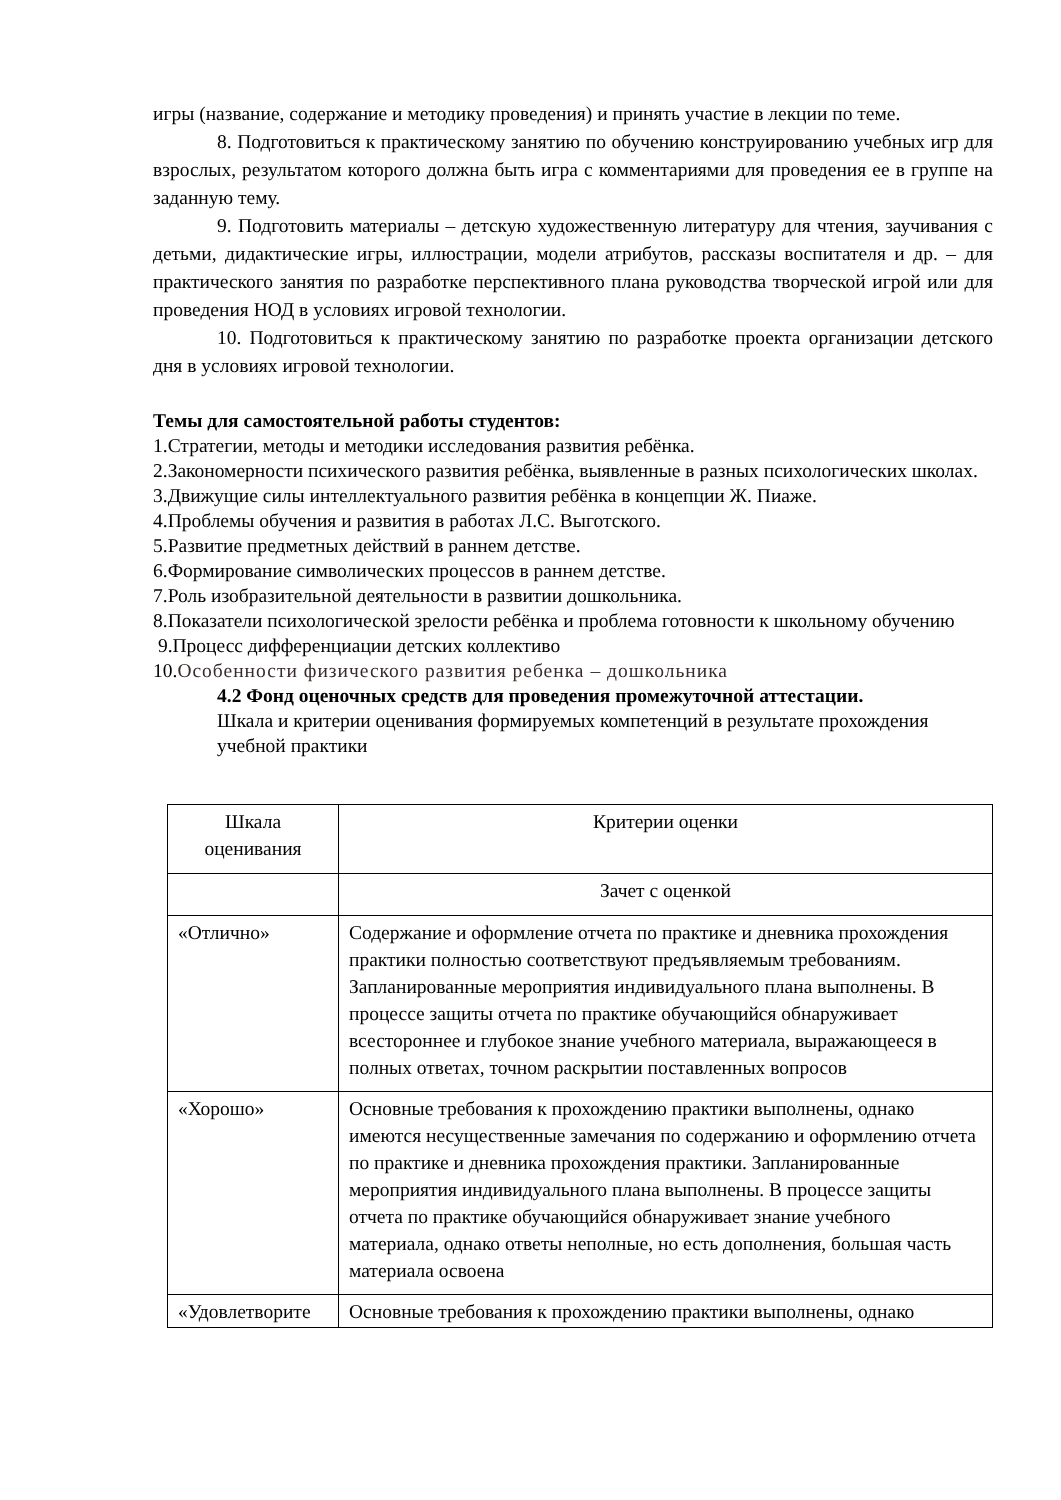игры (название, содержание и методику проведения) и принять участие в лекции по теме.
8. Подготовиться к практическому занятию по обучению конструированию учебных игр для взрослых, результатом которого должна быть игра с комментариями для проведения ее в группе на заданную тему.
9. Подготовить материалы – детскую художественную литературу для чтения, заучивания с детьми, дидактические игры, иллюстрации, модели атрибутов, рассказы воспитателя и др. – для практического занятия по разработке перспективного плана руководства творческой игрой или для проведения НОД в условиях игровой технологии.
10. Подготовиться к практическому занятию по разработке проекта организации детского дня в условиях игровой технологии.
Темы для самостоятельной работы студентов:
1.Стратегии, методы и методики исследования развития ребёнка.
2.Закономерности психического развития ребёнка, выявленные в разных психологических школах.
3.Движущие силы интеллектуального развития ребёнка в концепции Ж. Пиаже.
4.Проблемы обучения и развития в работах Л.С. Выготского.
5.Развитие предметных действий в раннем детстве.
6.Формирование символических процессов в раннем детстве.
7.Роль изобразительной деятельности в развитии дошкольника.
8.Показатели психологической зрелости ребёнка и проблема готовности к школьному обучению
9.Процесс дифференциации детских коллективо
10.Особенности физического развития ребенка – дошкольника
4.2 Фонд оценочных средств для проведения промежуточной аттестации.
Шкала и критерии оценивания формируемых компетенций в результате прохождения учебной практики
| Шкала оценивания | Критерии оценки |
| | Зачет с оценкой |
| «Отлично» | Содержание и оформление отчета по практике и дневника прохождения практики полностью соответствуют предъявляемым требованиям. Запланированные мероприятия индивидуального плана выполнены. В процессе защиты отчета по практике обучающийся обнаруживает всестороннее и глубокое знание учебного материала, выражающееся в полных ответах, точном раскрытии поставленных вопросов |
| «Хорошо» | Основные требования к прохождению практики выполнены, однако имеются несущественные замечания по содержанию и оформлению отчета по практике и дневника прохождения практики. Запланированные мероприятия индивидуального плана выполнены. В процессе защиты отчета по практике обучающийся обнаруживает знание учебного материала, однако ответы неполные, но есть дополнения, большая часть материала освоена |
| «Удовлетворите | Основные требования к прохождению практики выполнены, однако |